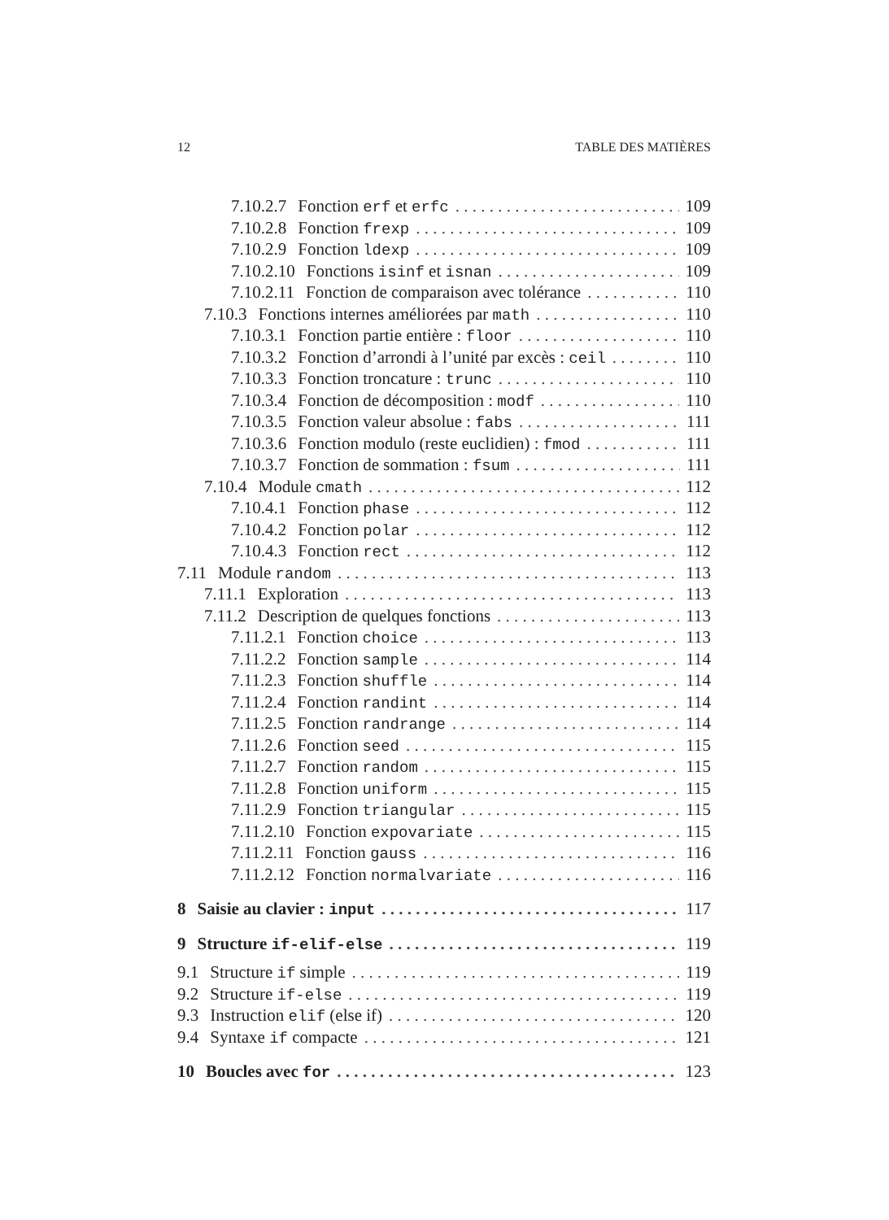12 TABLE DES MATIÈRES
7.10.2.7 Fonction erf et erfc 109
7.10.2.8 Fonction frexp 109
7.10.2.9 Fonction ldexp 109
7.10.2.10 Fonctions isinf et isnan 109
7.10.2.11 Fonction de comparaison avec tolérance 110
7.10.3 Fonctions internes améliorées par math 110
7.10.3.1 Fonction partie entière : floor 110
7.10.3.2 Fonction d’arrondi à l’unité par excès : ceil 110
7.10.3.3 Fonction troncature : trunc 110
7.10.3.4 Fonction de décomposition : modf 110
7.10.3.5 Fonction valeur absolue : fabs 111
7.10.3.6 Fonction modulo (reste euclidien) : fmod 111
7.10.3.7 Fonction de sommation : fsum 111
7.10.4 Module cmath 112
7.10.4.1 Fonction phase 112
7.10.4.2 Fonction polar 112
7.10.4.3 Fonction rect 112
7.11 Module random 113
7.11.1 Exploration 113
7.11.2 Description de quelques fonctions 113
7.11.2.1 Fonction choice 113
7.11.2.2 Fonction sample 114
7.11.2.3 Fonction shuffle 114
7.11.2.4 Fonction randint 114
7.11.2.5 Fonction randrange 114
7.11.2.6 Fonction seed 115
7.11.2.7 Fonction random 115
7.11.2.8 Fonction uniform 115
7.11.2.9 Fonction triangular 115
7.11.2.10 Fonction expovariate 115
7.11.2.11 Fonction gauss 116
7.11.2.12 Fonction normalvariate 116
8 Saisie au clavier : input 117
9 Structure if-elif-else 119
9.1 Structure if simple 119
9.2 Structure if-else 119
9.3 Instruction elif (else if) 120
9.4 Syntaxe if compacte 121
10 Boucles avec for 123